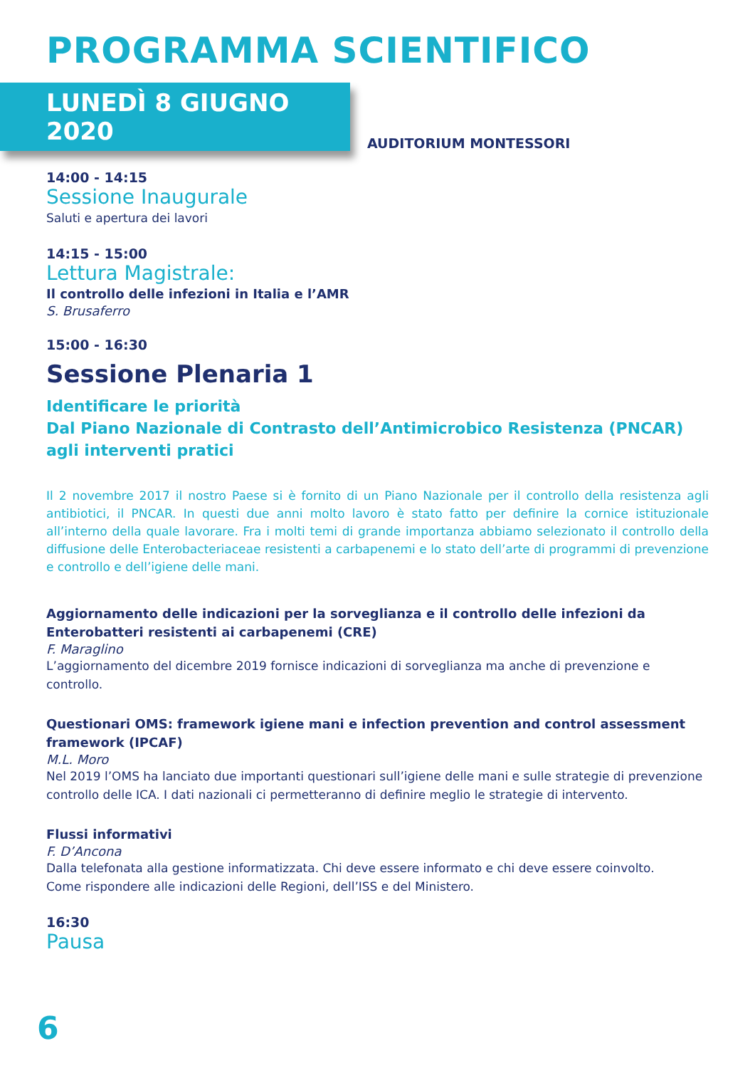PROGRAMMA SCIENTIFICO
LUNEDÌ 8 GIUGNO 2020
AUDITORIUM MONTESSORI
14:00 - 14:15
Sessione Inaugurale
Saluti e apertura dei lavori
14:15 - 15:00
Lettura Magistrale:
Il controllo delle infezioni in Italia e l’AMR
S. Brusaferro
15:00 - 16:30
Sessione Plenaria 1
Identificare le priorità
Dal Piano Nazionale di Contrasto dell’Antimicrobico Resistenza (PNCAR) agli interventi pratici
Il 2 novembre 2017 il nostro Paese si è fornito di un Piano Nazionale per il controllo della resistenza agli antibiotici, il PNCAR. In questi due anni molto lavoro è stato fatto per definire la cornice istituzionale all’interno della quale lavorare. Fra i molti temi di grande importanza abbiamo selezionato il controllo della diffusione delle Enterobacteriaceae resistenti a carbapenemi e lo stato dell’arte di programmi di prevenzione e controllo e dell’igiene delle mani.
Aggiornamento delle indicazioni per la sorveglianza e il controllo delle infezioni da Enterobatteri resistenti ai carbapenemi (CRE)
F. Maraglino
L’aggiornamento del dicembre 2019 fornisce indicazioni di sorveglianza ma anche di prevenzione e controllo.
Questionari OMS: framework igiene mani e infection prevention and control assessment framework (IPCAF)
M.L. Moro
Nel 2019 l’OMS ha lanciato due importanti questionari sull’igiene delle mani e sulle strategie di prevenzione controllo delle ICA. I dati nazionali ci permetteranno di definire meglio le strategie di intervento.
Flussi informativi
F. D’Ancona
Dalla telefonata alla gestione informatizzata. Chi deve essere informato e chi deve essere coinvolto.
Come rispondere alle indicazioni delle Regioni, dell’ISS e del Ministero.
16:30
Pausa
6